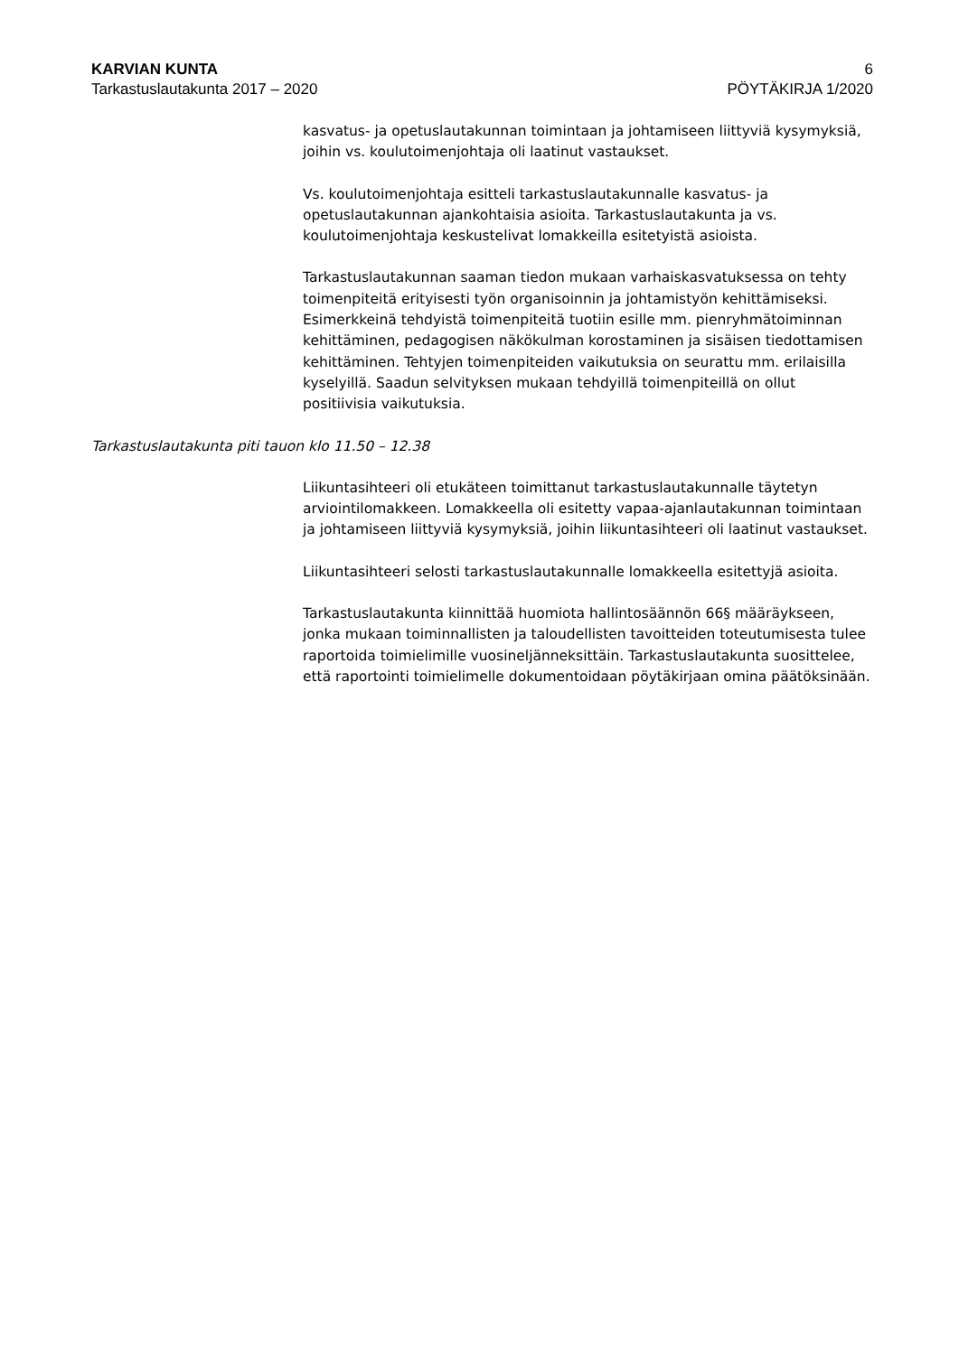KARVIAN KUNTA 6
Tarkastuslautakunta 2017 – 2020 PÖYTÄKIRJA 1/2020
kasvatus- ja opetuslautakunnan toimintaan ja johtamiseen liittyviä kysymyksiä, joihin vs. koulutoimenjohtaja oli laatinut vastaukset.
Vs. koulutoimenjohtaja esitteli tarkastuslautakunnalle kasvatus- ja opetuslautakunnan ajankohtaisia asioita. Tarkastuslautakunta ja vs. koulutoimenjohtaja keskustelivat lomakkeilla esitetyistä asioista.
Tarkastuslautakunnan saaman tiedon mukaan varhaiskasvatuksessa on tehty toimenpiteitä erityisesti työn organisoinnin ja johtamistyön kehittämiseksi. Esimerkkeinä tehdyistä toimenpiteitä tuotiin esille mm. pienryhmätoiminnan kehittäminen, pedagogisen näkökulman korostaminen ja sisäisen tiedottamisen kehittäminen. Tehtyjen toimenpiteiden vaikutuksia on seurattu mm. erilaisilla kyselyillä. Saadun selvityksen mukaan tehdyillä toimenpiteillä on ollut positiivisia vaikutuksia.
Tarkastuslautakunta piti tauon klo 11.50 – 12.38
Liikuntasihteeri oli etukäteen toimittanut tarkastuslautakunnalle täytetyn arviointilomakkeen. Lomakkeella oli esitetty vapaa-ajanlautakunnan toimintaan ja johtamiseen liittyviä kysymyksiä, joihin liikuntasihteeri oli laatinut vastaukset.
Liikuntasihteeri selosti tarkastuslautakunnalle lomakkeella esitettyjä asioita.
Tarkastuslautakunta kiinnittää huomiota hallintosäännön 66§ määräykseen, jonka mukaan toiminnallisten ja taloudellisten tavoitteiden toteutumisesta tulee raportoida toimielimille vuosineljänneksittäin. Tarkastuslautakunta suosittelee, että raportointi toimielimelle dokumentoidaan pöytäkirjaan omina päätöksinään.